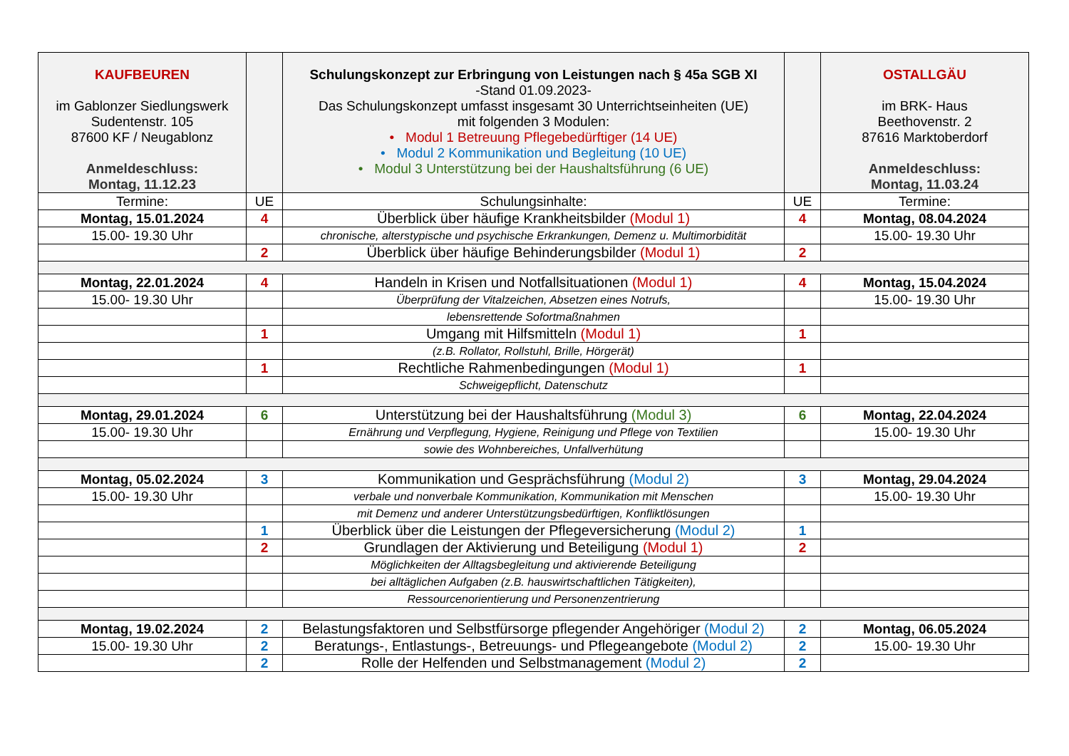| KAUFBEUREN im Gablonzer Siedlungswerk Sudentenstr. 105 87600 KF / Neugablonz Anmeldeschluss: Montag, 11.12.23 | | Schulungskonzept zur Erbringung von Leistungen nach § 45a SGB XI -Stand 01.09.2023- Das Schulungskonzept umfasst insgesamt 30 Unterrichtseinheiten (UE) mit folgenden 3 Modulen: • Modul 1 Betreuung Pflegebedürftiger (14 UE) • Modul 2 Kommunikation und Begleitung (10 UE) • Modul 3 Unterstützung bei der Haushaltsführung (6 UE) | | OSTALLGÄU im BRK- Haus Beethovenstr. 2 87616 Marktoberdorf Anmeldeschluss: Montag, 11.03.24 |
| Termine: | UE | Schulungsinhalte: | UE | Termine: |
| Montag, 15.01.2024 | 4 | Überblick über häufige Krankheitsbilder (Modul 1) | 4 | Montag, 08.04.2024 |
| 15.00- 19.30 Uhr | | chronische, alterstypische und psychische Erkrankungen, Demenz u. Multimorbidität | | 15.00- 19.30 Uhr |
| | 2 | Überblick über häufige Behinderungsbilder (Modul 1) | 2 | |
| Montag, 22.01.2024 | 4 | Handeln in Krisen und Notfallsituationen (Modul 1) | 4 | Montag, 15.04.2024 |
| 15.00- 19.30 Uhr | | Überprüfung der Vitalzeichen, Absetzen eines Notrufs, | | 15.00- 19.30 Uhr |
| | | lebensrettende Sofortmaßnahmen | | |
| | 1 | Umgang mit Hilfsmitteln (Modul 1) | 1 | |
| | | (z.B. Rollator, Rollstuhl, Brille, Hörgerät) | | |
| | 1 | Rechtliche Rahmenbedingungen (Modul 1) | 1 | |
| | | Schweigepflicht, Datenschutz | | |
| Montag, 29.01.2024 | 6 | Unterstützung bei der Haushaltsführung (Modul 3) | 6 | Montag, 22.04.2024 |
| 15.00- 19.30 Uhr | | Ernährung und Verpflegung, Hygiene, Reinigung und Pflege von Textilien | | 15.00- 19.30 Uhr |
| | | sowie des Wohnbereiches, Unfallverhütung | | |
| Montag, 05.02.2024 | 3 | Kommunikation und Gesprächsführung (Modul 2) | 3 | Montag, 29.04.2024 |
| 15.00- 19.30 Uhr | | verbale und nonverbale Kommunikation, Kommunikation mit Menschen | | 15.00- 19.30 Uhr |
| | | mit Demenz und anderer Unterstützungsbedürftigen, Konfliktlösungen | | |
| | 1 | Überblick über die Leistungen der Pflegeversicherung (Modul 2) | 1 | |
| | 2 | Grundlagen der Aktivierung und Beteiligung (Modul 1) | 2 | |
| | | Möglichkeiten der Alltagsbegleitung und aktivierende Beteiligung | | |
| | | bei alltäglichen Aufgaben (z.B. hauswirtschaftlichen Tätigkeiten), | | |
| | | Ressourcenorientierung und Personenzentrierung | | |
| Montag, 19.02.2024 | 2 | Belastungsfaktoren und Selbstfürsorge pflegender Angehöriger (Modul 2) | 2 | Montag, 06.05.2024 |
| 15.00- 19.30 Uhr | 2 | Beratungs-, Entlastungs-, Betreuungs- und Pflegeangebote (Modul 2) | 2 | 15.00- 19.30 Uhr |
| | 2 | Rolle der Helfenden und Selbstmanagement (Modul 2) | 2 | |